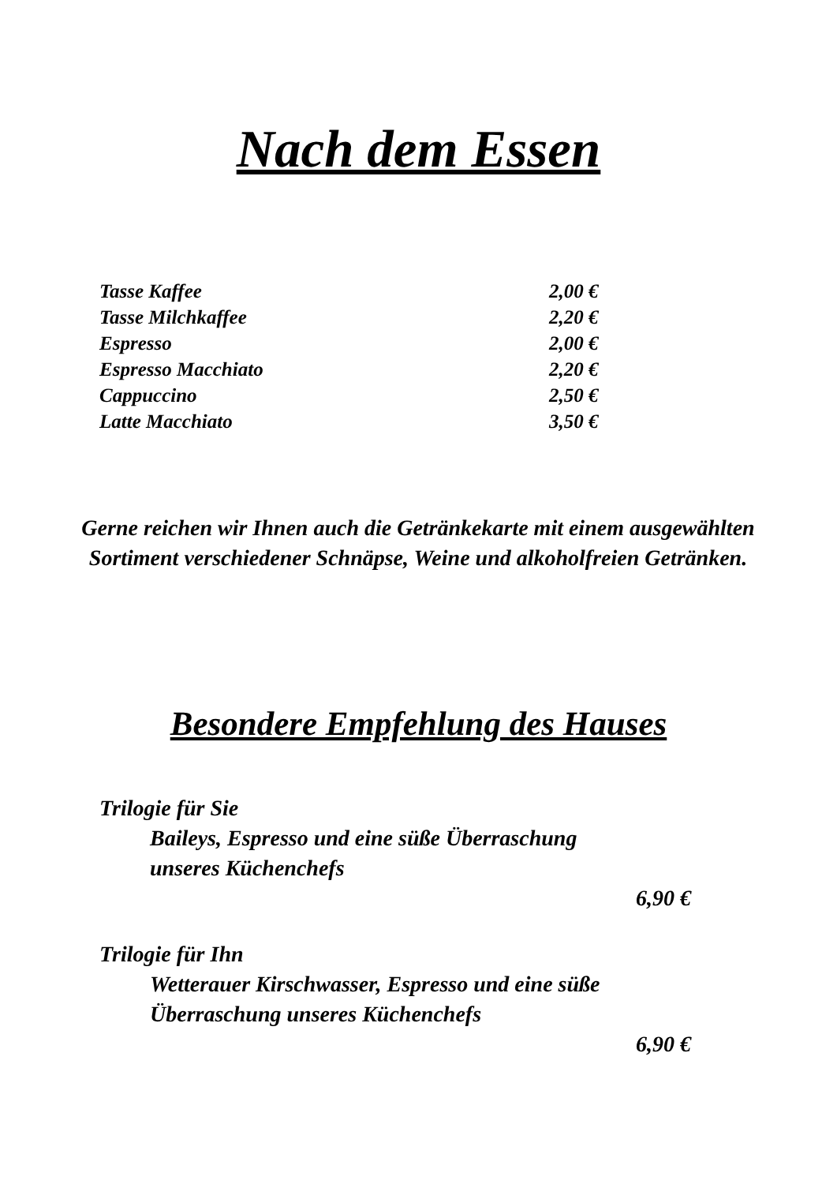Nach dem Essen
| Tasse Kaffee | 2,00 € |
| Tasse Milchkaffee | 2,20 € |
| Espresso | 2,00 € |
| Espresso Macchiato | 2,20 € |
| Cappuccino | 2,50 € |
| Latte Macchiato | 3,50 € |
Gerne reichen wir Ihnen auch die Getränkekarte mit einem ausgewählten Sortiment verschiedener Schnäpse, Weine und alkoholfreien Getränken.
Besondere Empfehlung des Hauses
Trilogie für Sie
Baileys, Espresso und eine süße Überraschung
unseres Küchenchefs
6,90 €
Trilogie für Ihn
Wetterauer Kirschwasser, Espresso und eine süße
Überraschung unseres Küchenchefs
6,90 €